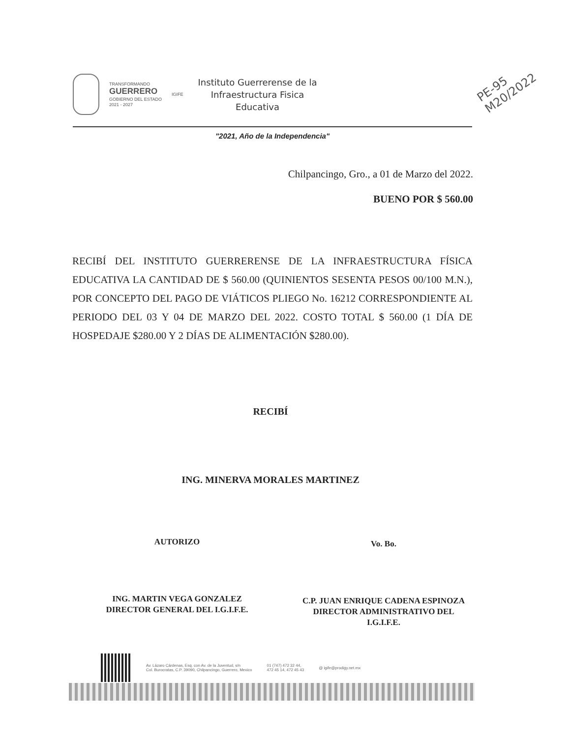TRANSFORMANDO
GUERRERO
GOBIERNO DEL ESTADO
2021 - 2027
IGIFE
Instituto Guerrerense de la
Infraestructura Fisica
Educativa
PE-95
M20/2022
"2021, Año de la Independencia"
Chilpancingo, Gro., a 01 de Marzo del 2022.
BUENO POR $ 560.00
RECIBÍ DEL INSTITUTO GUERRERENSE DE LA INFRAESTRUCTURA FÍSICA EDUCATIVA LA CANTIDAD DE $ 560.00 (QUINIENTOS SESENTA PESOS 00/100 M.N.), POR CONCEPTO DEL PAGO DE VIÁTICOS PLIEGO No. 16212 CORRESPONDIENTE AL PERIODO DEL 03 Y 04 DE MARZO DEL 2022. COSTO TOTAL $ 560.00 (1 DÍA DE HOSPEDAJE $280.00 Y 2 DÍAS DE ALIMENTACIÓN $280.00).
RECIBÍ
ING. MINERVA MORALES MARTINEZ
AUTORIZO Vo. Bo.
ING. MARTIN VEGA GONZALEZ
DIRECTOR GENERAL DEL I.G.I.F.E.
C.P. JUAN ENRIQUE CADENA ESPINOZA
DIRECTOR ADMINISTRATIVO DEL
I.G.I.F.E.
Av. Lázaro Cárdenas, Esq. con Av. de la Juventud, s/n
Col. Burocratas, C.P. 39090, Chilpancingo, Guerrero, Mexico
01 (747) 472 32 44,
472 45 14, 472 45 43
@ igife@prodigy.net.mx